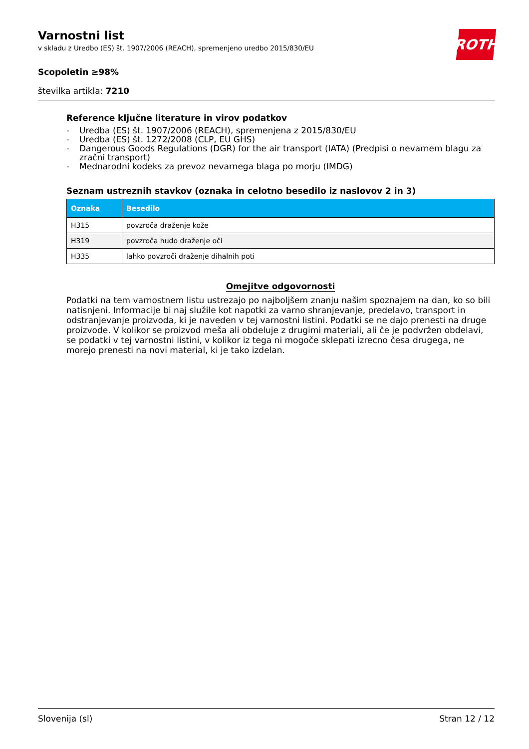Varnostni list
v skladu z Uredbo (ES) št. 1907/2006 (REACH), spremenjeno uredbo 2015/830/EU
ROTH
Scopoletin ≥98%
številka artikla: 7210
Reference ključne literature in virov podatkov
- Uredba (ES) št. 1907/2006 (REACH), spremenjena z 2015/830/EU
- Uredba (ES) št. 1272/2008 (CLP, EU GHS)
- Dangerous Goods Regulations (DGR) for the air transport (IATA) (Predpisi o nevarnem blagu za zračni transport)
- Mednarodni kodeks za prevoz nevarnega blaga po morju (IMDG)
Seznam ustreznih stavkov (oznaka in celotno besedilo iz naslovov 2 in 3)
| Oznaka | Besedilo |
| --- | --- |
| H315 | povzroča draženje kože |
| H319 | povzroča hudo draženje oči |
| H335 | lahko povzroči draženje dihalnih poti |
Omejitve odgovornosti
Podatki na tem varnostnem listu ustrezajo po najboljšem znanju našim spoznajem na dan, ko so bili natisnjeni. Informacije bi naj služile kot napotki za varno shranjevanje, predelavo, transport in odstranjevanje proizvoda, ki je naveden v tej varnostni listini. Podatki se ne dajo prenesti na druge proizvode. V kolikor se proizvod meša ali obdeluje z drugimi materiali, ali če je podvržen obdelavi, se podatki v tej varnostni listini, v kolikor iz tega ni mogoče sklepati izrecno česa drugega, ne morejo prenesti na novi material, ki je tako izdelan.
Slovenija (sl) Stran 12 / 12